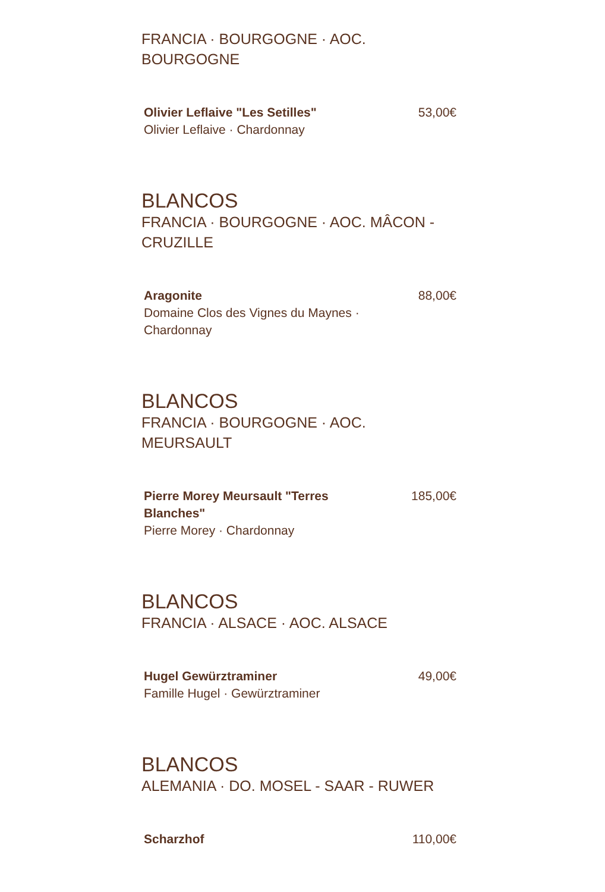FRANCIA · BOURGOGNE · AOC. BOURGOGNE
Olivier Leflaive "Les Setilles"
Olivier Leflaive · Chardonnay
53,00€
BLANCOS
FRANCIA · BOURGOGNE · AOC. MÂCON - CRUZILLE
Aragonite
Domaine Clos des Vignes du Maynes · Chardonnay
88,00€
BLANCOS
FRANCIA · BOURGOGNE · AOC. MEURSAULT
Pierre Morey Meursault "Terres Blanches"
Pierre Morey · Chardonnay
185,00€
BLANCOS
FRANCIA · ALSACE · AOC. ALSACE
Hugel Gewürztraminer
Famille Hugel · Gewürztraminer
49,00€
BLANCOS
ALEMANIA · DO. MOSEL - SAAR - RUWER
Scharzhof 110,00€